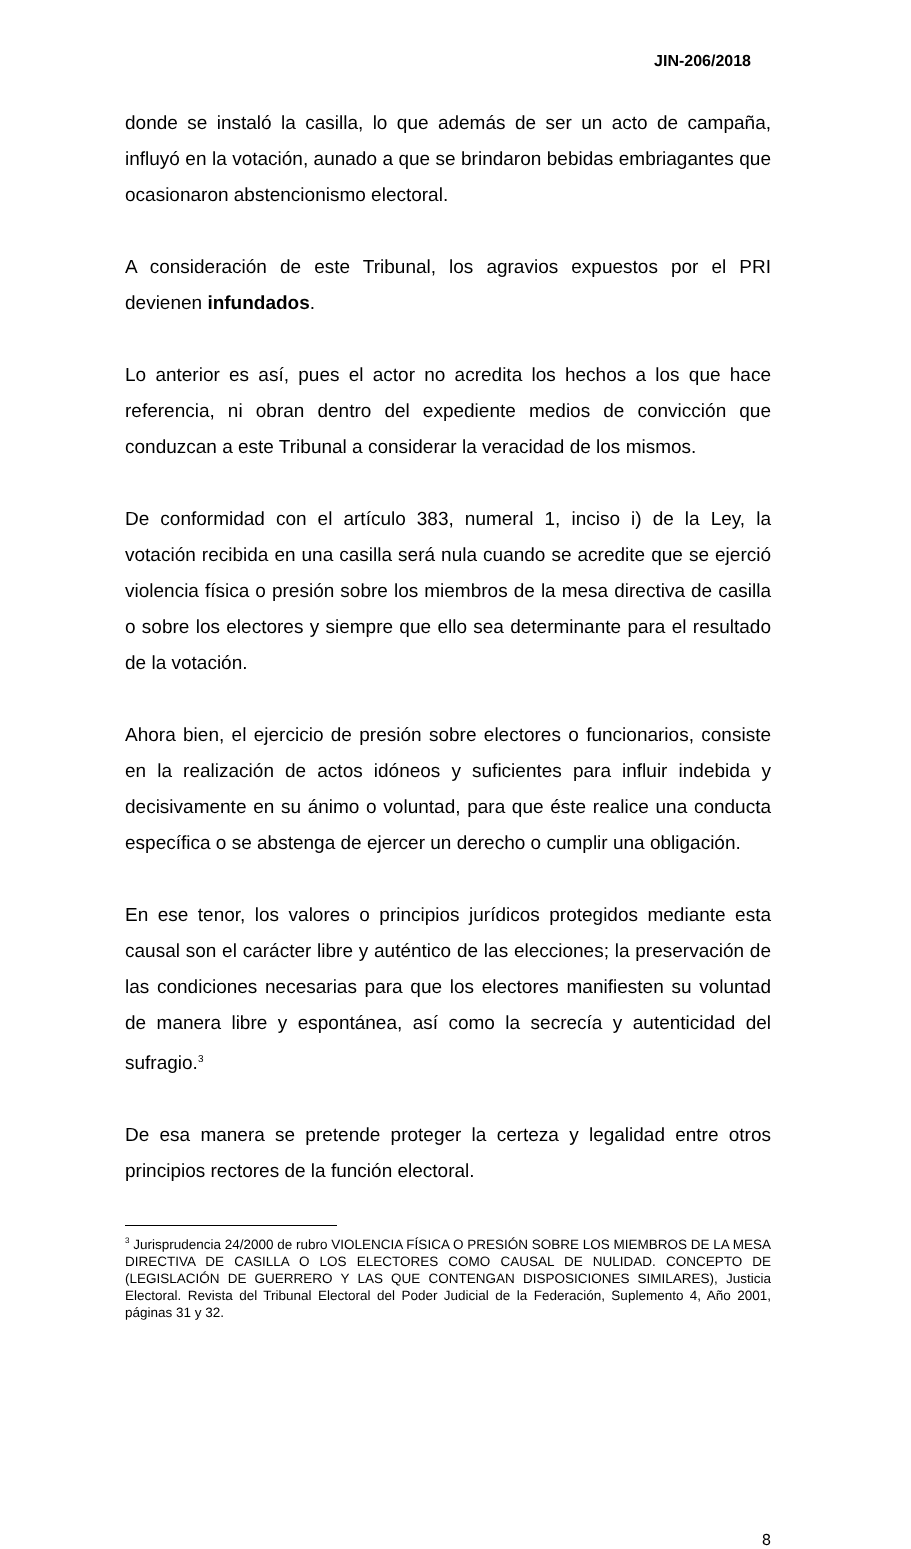JIN-206/2018
donde se instaló la casilla, lo que además de ser un acto de campaña, influyó en la votación, aunado a que se brindaron bebidas embriagantes que ocasionaron abstencionismo electoral.
A consideración de este Tribunal, los agravios expuestos por el PRI devienen infundados.
Lo anterior es así, pues el actor no acredita los hechos a los que hace referencia, ni obran dentro del expediente medios de convicción que conduzcan a este Tribunal a considerar la veracidad de los mismos.
De conformidad con el artículo 383, numeral 1, inciso i) de la Ley, la votación recibida en una casilla será nula cuando se acredite que se ejerció violencia física o presión sobre los miembros de la mesa directiva de casilla o sobre los electores y siempre que ello sea determinante para el resultado de la votación.
Ahora bien, el ejercicio de presión sobre electores o funcionarios, consiste en la realización de actos idóneos y suficientes para influir indebida y decisivamente en su ánimo o voluntad, para que éste realice una conducta específica o se abstenga de ejercer un derecho o cumplir una obligación.
En ese tenor, los valores o principios jurídicos protegidos mediante esta causal son el carácter libre y auténtico de las elecciones; la preservación de las condiciones necesarias para que los electores manifiesten su voluntad de manera libre y espontánea, así como la secrecía y autenticidad del sufragio.<sup>3</sup>
De esa manera se pretende proteger la certeza y legalidad entre otros principios rectores de la función electoral.
<sup>3</sup> Jurisprudencia 24/2000 de rubro VIOLENCIA FÍSICA O PRESIÓN SOBRE LOS MIEMBROS DE LA MESA DIRECTIVA DE CASILLA O LOS ELECTORES COMO CAUSAL DE NULIDAD. CONCEPTO DE (LEGISLACIÓN DE GUERRERO Y LAS QUE CONTENGAN DISPOSICIONES SIMILARES), Justicia Electoral. Revista del Tribunal Electoral del Poder Judicial de la Federación, Suplemento 4, Año 2001, páginas 31 y 32.
8